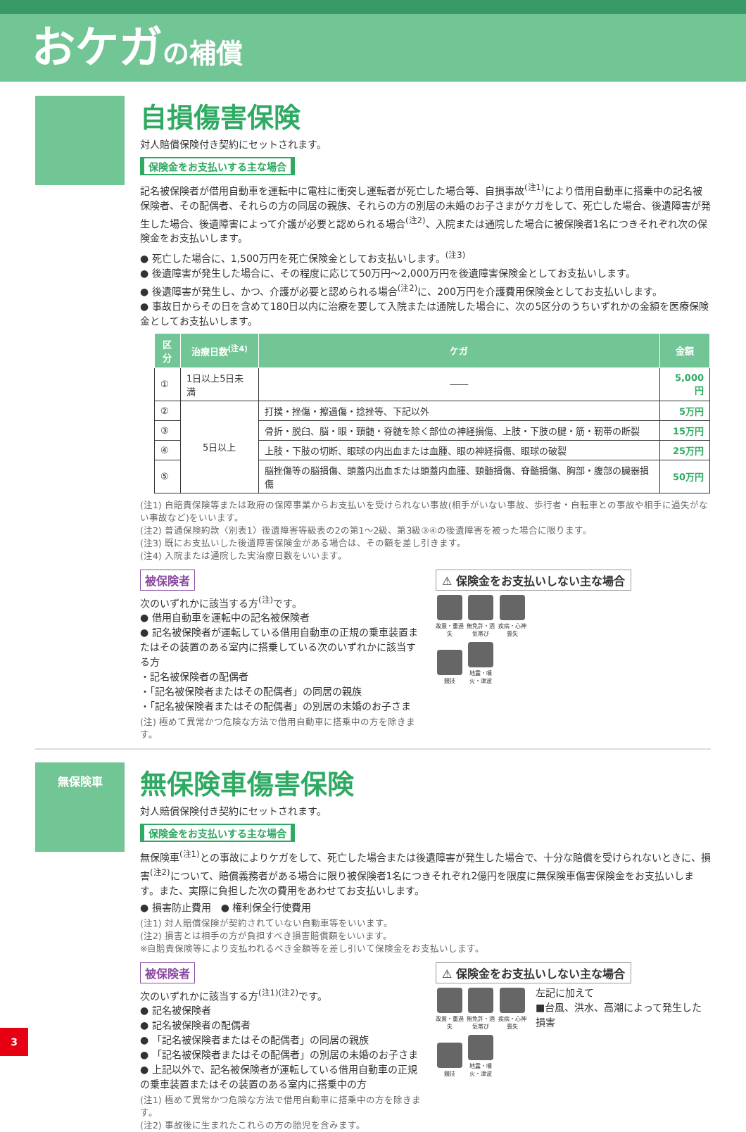おケガの補償
自損傷害保険
対人賠償保険付き契約にセットされます。
保険金をお支払いする主な場合
記名被保険者が借用自動車を運転中に電柱に衝突し運転者が死亡した場合等、自損事故<sup>(注1)</sup>により借用自動車に搭乗中の記名被保険者、その配偶者、それらの方の同居の親族、それらの方の別居の未婚のお子さまがケガをして、死亡した場合、後遺障害が発生した場合、後遺障害によって介護が必要と認められる場合<sup>(注2)</sup>、入院または通院した場合に被保険者1名につきそれぞれ次の保険金をお支払いします。
● 死亡した場合に、1,500万円を死亡保険金としてお支払いします。<sup>(注3)</sup>
● 後遺障害が発生した場合に、その程度に応じて50万円～2,000万円を後遺障害保険金としてお支払いします。
● 後遺障害が発生し、かつ、介護が必要と認められる場合<sup>(注2)</sup>に、200万円を介護費用保険金としてお支払いします。
● 事故日からその日を含めて180日以内に治療を要して入院または通院した場合に、次の5区分のうちいずれかの金額を医療保険金としてお支払いします。
| 区分 | 治療日数<sup>(注4)</sup> | ケガ | 金額 |
| --- | --- | --- | --- |
| ① | 1日以上5日未満 | ―― | 5,000円 |
| ② | 5日以上 | 打撲・挫傷・擦過傷・捻挫等、下記以外 | 5万円 |
| ③ | | 骨折・脱臼、脳・眼・頸髄・脊髄を除く部位の神経損傷、上肢・下肢の腱・筋・靭帯の断裂 | 15万円 |
| ④ | | 上肢・下肢の切断、眼球の内出血または血腫、眼の神経損傷、眼球の破裂 | 25万円 |
| ⑤ | | 脳挫傷等の脳損傷、頭蓋内出血または頭蓋内血腫、頸髄損傷、脊髄損傷、胸部・腹部の臓器損傷 | 50万円 |
(注1) 自賠責保険等または政府の保障事業からお支払いを受けられない事故(相手がいない事故、歩行者・自転車との事故や相手に過失がない事故など)をいいます。
(注2) 普通保険約款〈別表1〉後遺障害等級表の2の第1～2級、第3級③④の後遺障害を被った場合に限ります。
(注3) 既にお支払いした後遺障害保険金がある場合は、その額を差し引きます。
(注4) 入院または通院した実治療日数をいいます。
被保険者
次のいずれかに該当する方<sup>(注)</sup>です。
● 借用自動車を運転中の記名被保険者
● 記名被保険者が運転している借用自動車の正規の乗車装置またはその装置のある室内に搭乗している次のいずれかに該当する方
・記名被保険者の配偶者
・「記名被保険者またはその配偶者」の同居の親族
・「記名被保険者またはその配偶者」の別居の未婚のお子さま
(注) 極めて異常かつ危険な方法で借用自動車に搭乗中の方を除きます。
⚠ 保険金をお支払いしない主な場合
故意・重過失 無免許・酒気帯び 疾病・心神喪失
競技 地震・噴火・津波
無保険車
無保険車傷害保険
対人賠償保険付き契約にセットされます。
保険金をお支払いする主な場合
無保険車<sup>(注1)</sup>との事故によりケガをして、死亡した場合または後遺障害が発生した場合で、十分な賠償を受けられないときに、損害<sup>(注2)</sup>について、賠償義務者がある場合に限り被保険者1名につきそれぞれ2億円を限度に無保険車傷害保険金をお支払いします。また、実際に負担した次の費用をあわせてお支払いします。
● 損害防止費用　● 権利保全行使費用
(注1) 対人賠償保険が契約されていない自動車等をいいます。
(注2) 損害とは相手の方が負担すべき損害賠償額をいいます。
※自賠責保険等により支払われるべき金額等を差し引いて保険金をお支払いします。
被保険者
次のいずれかに該当する方<sup>(注1)(注2)</sup>です。
● 記名被保険者
● 記名被保険者の配偶者
● 「記名被保険者またはその配偶者」の同居の親族
● 「記名被保険者またはその配偶者」の別居の未婚のお子さま
● 上記以外で、記名被保険者が運転している借用自動車の正規の乗車装置またはその装置のある室内に搭乗中の方
(注1) 極めて異常かつ危険な方法で借用自動車に搭乗中の方を除きます。
(注2) 事故後に生まれたこれらの方の胎児を含みます。
⚠ 保険金をお支払いしない主な場合
故意・重過失 無免許・酒気帯び 疾病・心神喪失
競技 地震・噴火・津波
左記に加えて
■台風、洪水、高潮によって発生した損害
3